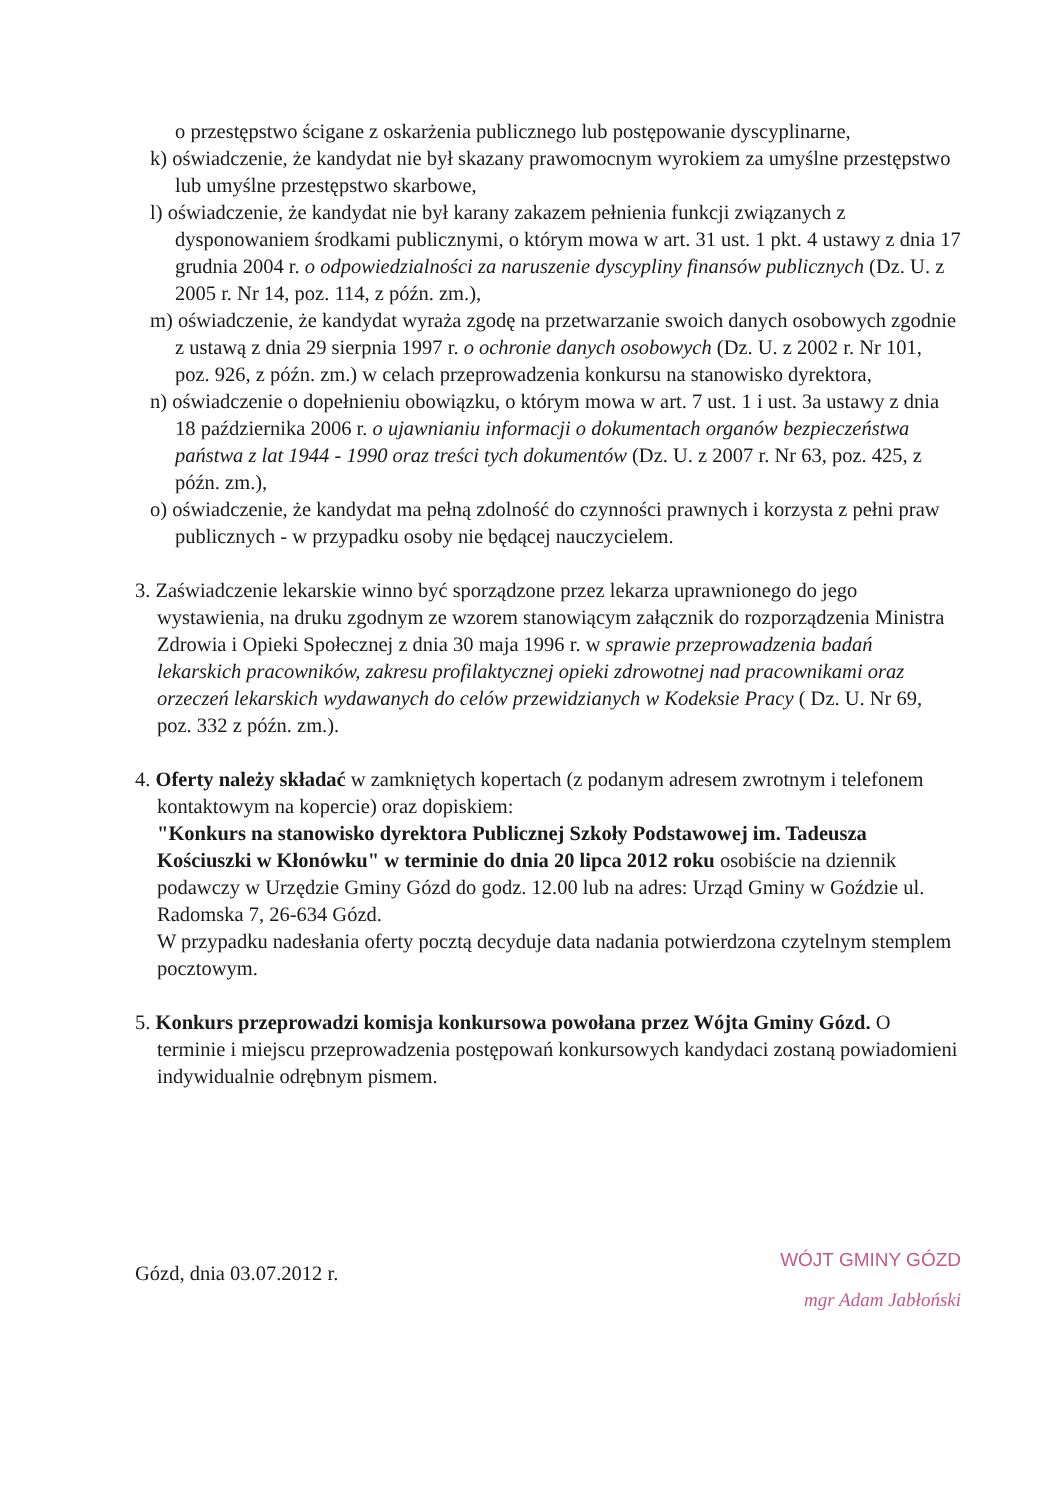o przestępstwo ścigane z oskarżenia publicznego lub postępowanie dyscyplinarne,
k) oświadczenie, że kandydat nie był skazany prawomocnym wyrokiem za umyślne przestępstwo lub umyślne przestępstwo skarbowe,
l) oświadczenie, że kandydat nie był karany zakazem pełnienia funkcji związanych z dysponowaniem środkami publicznymi, o którym mowa w art. 31 ust. 1 pkt. 4 ustawy z dnia 17 grudnia 2004 r. o odpowiedzialności za naruszenie dyscypliny finansów publicznych (Dz. U. z 2005 r. Nr 14, poz. 114, z późn. zm.),
m) oświadczenie, że kandydat wyraża zgodę na przetwarzanie swoich danych osobowych zgodnie z ustawą z dnia 29 sierpnia 1997 r. o ochronie danych osobowych (Dz. U. z 2002 r. Nr 101, poz. 926, z późn. zm.) w celach przeprowadzenia konkursu na stanowisko dyrektora,
n) oświadczenie o dopełnieniu obowiązku, o którym mowa w art. 7 ust. 1 i ust. 3a ustawy z dnia 18 października 2006 r. o ujawnianiu informacji o dokumentach organów bezpieczeństwa państwa z lat 1944 - 1990 oraz treści tych dokumentów (Dz. U. z 2007 r. Nr 63, poz. 425, z późn. zm.),
o) oświadczenie, że kandydat ma pełną zdolność do czynności prawnych i korzysta z pełni praw publicznych - w przypadku osoby nie będącej nauczycielem.
3. Zaświadczenie lekarskie winno być sporządzone przez lekarza uprawnionego do jego wystawienia, na druku zgodnym ze wzorem stanowiącym załącznik do rozporządzenia Ministra Zdrowia i Opieki Społecznej z dnia 30 maja 1996 r. w sprawie przeprowadzenia badań lekarskich pracowników, zakresu profilaktycznej opieki zdrowotnej nad pracownikami oraz orzeczeń lekarskich wydawanych do celów przewidzianych w Kodeksie Pracy ( Dz. U. Nr 69, poz. 332 z późn. zm.).
4. Oferty należy składać w zamkniętych kopertach (z podanym adresem zwrotnym i telefonem kontaktowym na kopercie) oraz dopiskiem:
"Konkurs na stanowisko dyrektora Publicznej Szkoły Podstawowej im. Tadeusza Kościuszki w Kłonówku" w terminie do dnia 20 lipca 2012 roku osobiście na dziennik podawczy w Urzędzie Gminy Gózd do godz. 12.00 lub na adres: Urząd Gminy w Goździe ul. Radomska 7, 26-634 Gózd.
W przypadku nadesłania oferty pocztą decyduje data nadania potwierdzona czytelnym stemplem pocztowym.
5. Konkurs przeprowadzi komisja konkursowa powołana przez Wójta Gminy Gózd. O terminie i miejscu przeprowadzenia postępowań konkursowych kandydaci zostaną powiadomieni indywidualnie odrębnym pismem.
Gózd, dnia 03.07.2012 r.
WÓJT GMINY GÓZD
mgr Adam Jabłoński